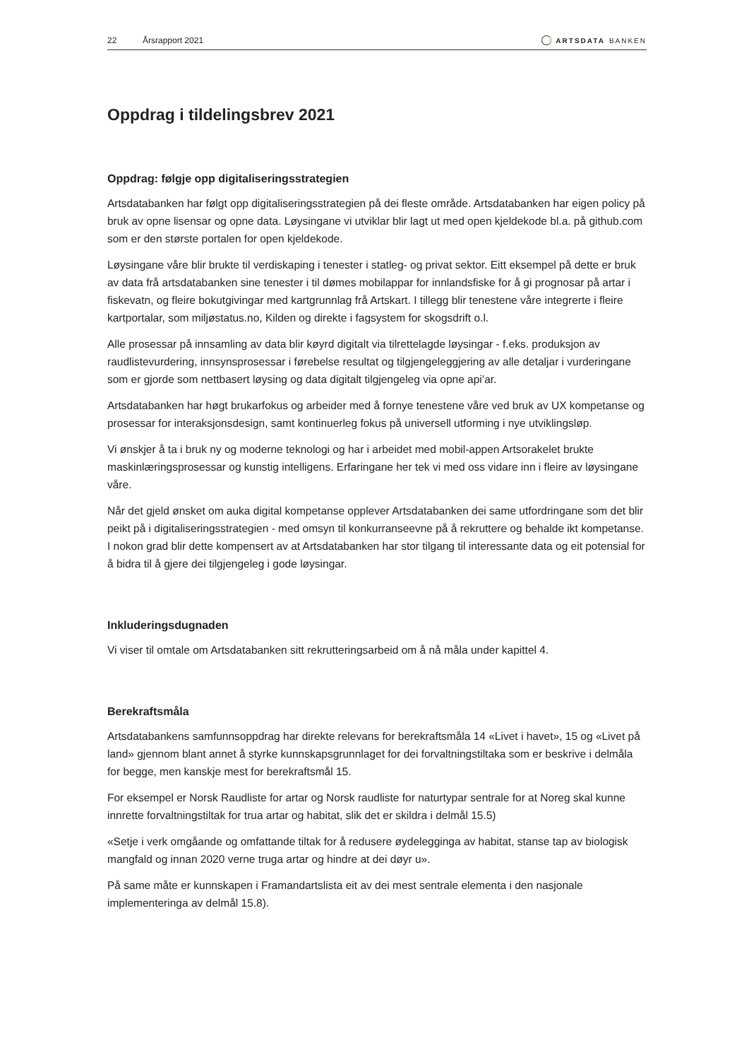22 Årsrapport 2021 ARTSDATA BANKEN
Oppdrag i tildelingsbrev 2021
Oppdrag: følgje opp digitaliseringsstrategien
Artsdatabanken har følgt opp digitaliseringsstrategien på dei fleste område. Artsdatabanken har eigen policy på bruk av opne lisensar og opne data. Løysingane vi utviklar blir lagt ut med open kjeldekode bl.a. på github.com som er den største portalen for open kjeldekode.
Løysingane våre blir brukte til verdiskaping i tenester i statleg- og privat sektor. Eitt eksempel på dette er bruk av data frå artsdatabanken sine tenester i til dømes mobilappar for innlandsfiske for å gi prognosar på artar i fiskevatn, og fleire bokutgivingar med kartgrunnlag frå Artskart. I tillegg blir tenestene våre integrerte i fleire kartportalar, som miljøstatus.no, Kilden og direkte i fagsystem for skogsdrift o.l.
Alle prosessar på innsamling av data blir køyrd digitalt via tilrettelagde løysingar - f.eks. produksjon av raudlistevurdering, innsynsprosessar i førebelse resultat og tilgjengeleggjering av alle detaljar i vurderingane som er gjorde som nettbasert løysing og data digitalt tilgjengeleg via opne api’ar.
Artsdatabanken har høgt brukarfokus og arbeider med å fornye tenestene våre ved bruk av UX kompetanse og prosessar for interaksjonsdesign, samt kontinuerleg fokus på universell utforming i nye utviklingsløp.
Vi ønskjer å ta i bruk ny og moderne teknologi og har i arbeidet med mobil-appen Artsorakelet brukte maskinlæringsprosessar og kunstig intelligens. Erfaringane her tek vi med oss vidare inn i fleire av løysingane våre.
Når det gjeld ønsket om auka digital kompetanse opplever Artsdatabanken dei same utfordringane som det blir peikt på i digitaliseringsstrategien - med omsyn til konkurranseevne på å rekruttere og behalde ikt kompetanse. I nokon grad blir dette kompensert av at Artsdatabanken har stor tilgang til interessante data og eit potensial for å bidra til å gjere dei tilgjengeleg i gode løysingar.
Inkluderingsdugnaden
Vi viser til omtale om Artsdatabanken sitt rekrutteringsarbeid om å nå måla under kapittel 4.
Berekraftsmåla
Artsdatabankens samfunnsoppdrag har direkte relevans for berekraftsmåla 14 «Livet i havet», 15 og «Livet på land» gjennom blant annet å styrke kunnskapsgrunnlaget for dei forvaltningstiltaka som er beskrive i delmåla for begge, men kanskje mest for berekraftsmål 15.
For eksempel er Norsk Raudliste for artar og Norsk raudliste for naturtypar sentrale for at Noreg skal kunne innrette forvaltningstiltak for trua artar og habitat, slik det er skildra i delmål 15.5)
«Setje i verk omgåande og omfattande tiltak for å redusere øydelegginga av habitat, stanse tap av biologisk mangfald og innan 2020 verne truga artar og hindre at dei døyr u».
På same måte er kunnskapen i Framandartslista eit av dei mest sentrale elementa i den nasjonale implementeringa av delmål 15.8).